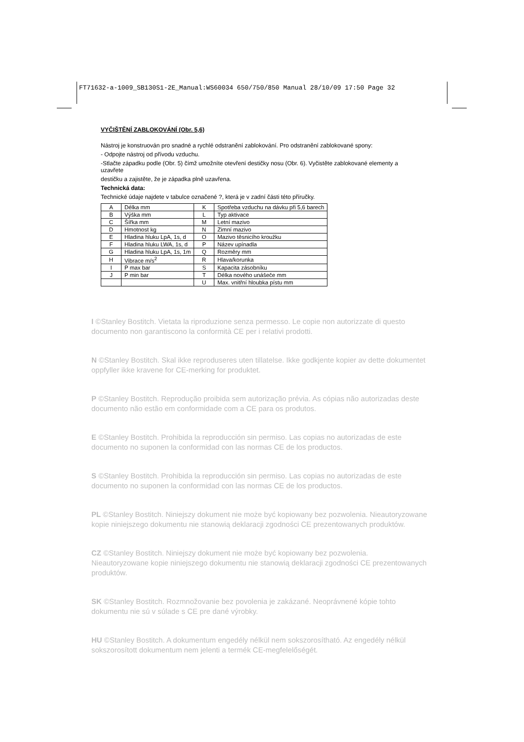FT71632-a-1009_SB130S1-2E_Manual:WS60034 650/750/850 Manual 28/10/09 17:50 Page 32
VYČIŠTĚNÍ ZABLOKOVÁNÍ (Obr. 5,6)
Nástroj je konstruován pro snadné a rychlé odstranění zablokování. Pro odstranění zablokované spony:
- Odpojte nástroj od přívodu vzduchu.
-Stlačte západku podle (Obr. 5) čímž umožníte otevření destičky nosu (Obr. 6). Vyčistěte zablokované elementy a uzavřete
destičku a zajistěte, že je západka plně uzavřena.
Technická data:
Technické údaje najdete v tabulce označené ?, která je v zadní části této příručky.
| A | Délka mm | K | Spotřeba vzduchu na dávku při 5,6 barech |
| B | Výška mm | L | Typ aktivace |
| C | Šířka mm | M | Letní mazivo |
| D | Hmotnost kg | N | Zimní mazivo |
| E | Hladina hluku LpA, 1s, d | O | Mazivo těsnicího kroužku |
| F | Hladina hluku LWA, 1s, d | P | Název upínadla |
| G | Hladina hluku LpA, 1s, 1m | Q | Rozměry mm |
| H | Vibrace m/s<sup>2</sup> | R | Hlava/korunka |
| I | P max bar | S | Kapacita zásobníku |
| J | P min bar | T | Délka nového unášeče mm |
| | | U | Max. vnitřní hloubka pístu mm |
I ©Stanley Bostitch. Vietata la riproduzione senza permesso. Le copie non autorizzate di questo documento non garantiscono la conformità CE per i relativi prodotti.
N ©Stanley Bostitch. Skal ikke reproduseres uten tillatelse. Ikke godkjente kopier av dette dokumentet oppfyller ikke kravene for CE-merking for produktet.
P ©Stanley Bostitch. Reprodução proibida sem autorização prévia. As cópias não autorizadas deste documento não estão em conformidade com a CE para os produtos.
E ©Stanley Bostitch. Prohibida la reproducción sin permiso. Las copias no autorizadas de este documento no suponen la conformidad con las normas CE de los productos.
S ©Stanley Bostitch. Prohibida la reproducción sin permiso. Las copias no autorizadas de este documento no suponen la conformidad con las normas CE de los productos.
PL ©Stanley Bostitch. Niniejszy dokument nie może być kopiowany bez pozwolenia. Nieautoryzowane kopie niniejszego dokumentu nie stanowią deklaracji zgodności CE prezentowanych produktów.
CZ ©Stanley Bostitch. Niniejszy dokument nie może być kopiowany bez pozwolenia. Nieautoryzowane kopie niniejszego dokumentu nie stanowią deklaracji zgodności CE prezentowanych produktów.
SK ©Stanley Bostitch. Rozmnožovanie bez povolenia je zakázané. Neoprávnené kópie tohto dokumentu nie sú v súlade s CE pre dané výrobky.
HU ©Stanley Bostitch. A dokumentum engedély nélkül nem sokszorosítható. Az engedély nélkül sokszorosított dokumentum nem jelenti a termék CE-megfelelőségét.